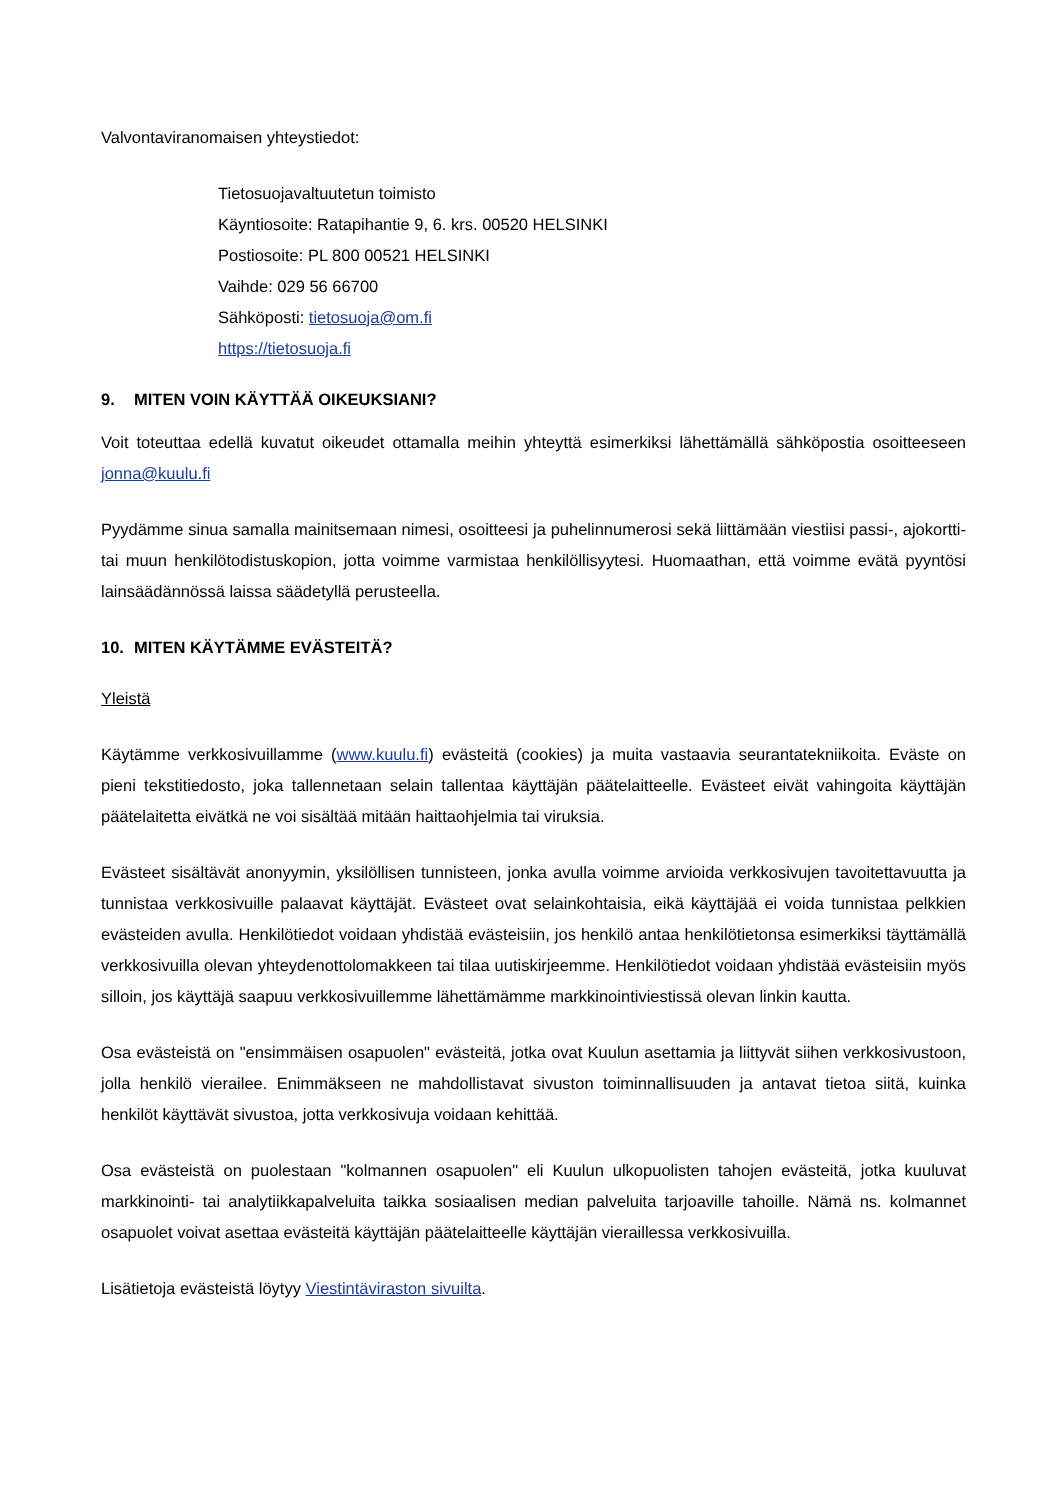Valvontaviranomaisen yhteystiedot:
Tietosuojavaltuutetun toimisto
Käyntiosoite: Ratapihantie 9, 6. krs. 00520 HELSINKI
Postiosoite: PL 800 00521 HELSINKI
Vaihde: 029 56 66700
Sähköposti: tietosuoja@om.fi
https://tietosuoja.fi
9. MITEN VOIN KÄYTTÄÄ OIKEUKSIANI?
Voit toteuttaa edellä kuvatut oikeudet ottamalla meihin yhteyttä esimerkiksi lähettämällä sähköpostia osoitteeseen jonna@kuulu.fi
Pyydämme sinua samalla mainitsemaan nimesi, osoitteesi ja puhelinnumerosi sekä liittämään viestiisi passi-, ajokortti- tai muun henkilötodistuskopion, jotta voimme varmistaa henkilöllisyytesi. Huomaathan, että voimme evätä pyyntösi lainsäädännössä laissa säädetyllä perusteella.
10. MITEN KÄYTÄMME EVÄSTEITÄ?
Yleistä
Käytämme verkkosivuillamme (www.kuulu.fi) evästeitä (cookies) ja muita vastaavia seurantatekniikoita. Eväste on pieni tekstitiedosto, joka tallennetaan selain tallentaa käyttäjän päätelaitteelle. Evästeet eivät vahingoita käyttäjän päätelaitetta eivätkä ne voi sisältää mitään haittaohjelmia tai viruksia.
Evästeet sisältävät anonyymin, yksilöllisen tunnisteen, jonka avulla voimme arvioida verkkosivujen tavoitettavuutta ja tunnistaa verkkosivuille palaavat käyttäjät. Evästeet ovat selainkohtaisia, eikä käyttäjää ei voida tunnistaa pelkkien evästeiden avulla. Henkilötiedot voidaan yhdistää evästeisiin, jos henkilö antaa henkilötietonsa esimerkiksi täyttämällä verkkosivuilla olevan yhteydenottolomakkeen tai tilaa uutiskirjeemme. Henkilötiedot voidaan yhdistää evästeisiin myös silloin, jos käyttäjä saapuu verkkosivuillemme lähettämämme markkinointiviestissä olevan linkin kautta.
Osa evästeistä on "ensimmäisen osapuolen" evästeitä, jotka ovat Kuulun asettamia ja liittyvät siihen verkkosivustoon, jolla henkilö vierailee. Enimmäkseen ne mahdollistavat sivuston toiminnallisuuden ja antavat tietoa siitä, kuinka henkilöt käyttävät sivustoa, jotta verkkosivuja voidaan kehittää.
Osa evästeistä on puolestaan "kolmannen osapuolen" eli Kuulun ulkopuolisten tahojen evästeitä, jotka kuuluvat markkinointi- tai analytiikkapalveluita taikka sosiaalisen median palveluita tarjoaville tahoille. Nämä ns. kolmannet osapuolet voivat asettaa evästeitä käyttäjän päätelaitteelle käyttäjän vieraillessa verkkosivuilla.
Lisätietoja evästeistä löytyy Viestintäviraston sivuilta.